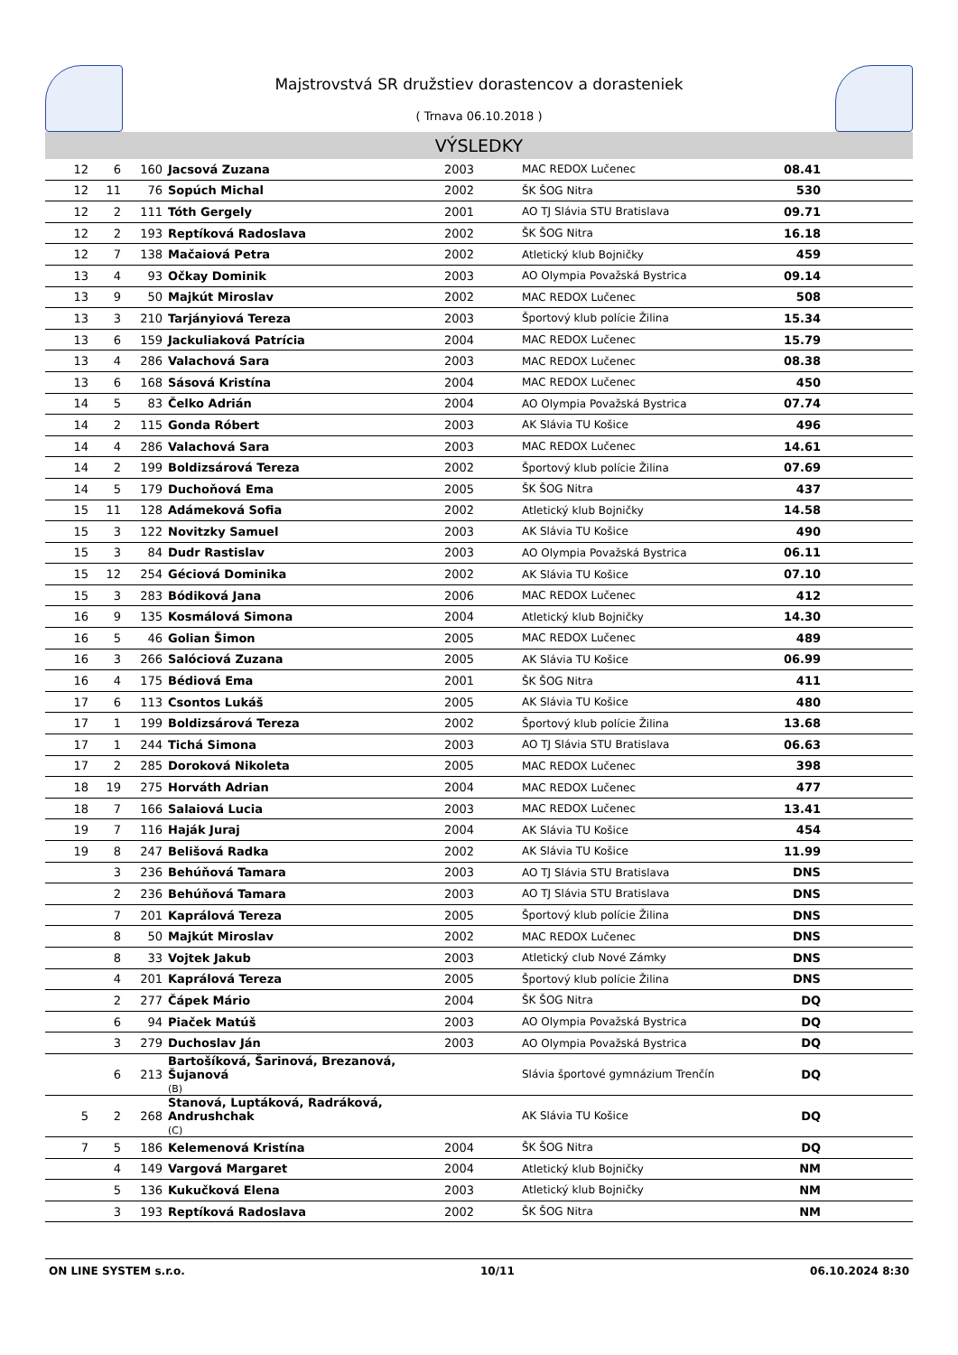Majstrovstvá SR družstiev dorastencov a dorasteniek
( Trnava 06.10.2018 )
VÝSLEDKY
| 12 | 6 | 160 | Jacsová Zuzana | 2003 | MAC REDOX Lučenec | 08.41 | |
| 12 | 11 | 76 | Sopúch Michal | 2002 | ŠK ŠOG Nitra | 530 | |
| 12 | 2 | 111 | Tóth Gergely | 2001 | AO TJ Slávia STU Bratislava | 09.71 | |
| 12 | 2 | 193 | Reptíková Radoslava | 2002 | ŠK ŠOG Nitra | 16.18 | |
| 12 | 7 | 138 | Mačaiová Petra | 2002 | Atletický klub Bojničky | 459 | |
| 13 | 4 | 93 | Očkay Dominik | 2003 | AO Olympia Považská Bystrica | 09.14 | |
| 13 | 9 | 50 | Majkút Miroslav | 2002 | MAC REDOX Lučenec | 508 | |
| 13 | 3 | 210 | Tarjányiová Tereza | 2003 | Športový klub polície Žilina | 15.34 | |
| 13 | 6 | 159 | Jackuliaková Patrícia | 2004 | MAC REDOX Lučenec | 15.79 | |
| 13 | 4 | 286 | Valachová Sara | 2003 | MAC REDOX Lučenec | 08.38 | |
| 13 | 6 | 168 | Sásová Kristína | 2004 | MAC REDOX Lučenec | 450 | |
| 14 | 5 | 83 | Čelko Adrián | 2004 | AO Olympia Považská Bystrica | 07.74 | |
| 14 | 2 | 115 | Gonda Róbert | 2003 | AK Slávia TU Košice | 496 | |
| 14 | 4 | 286 | Valachová Sara | 2003 | MAC REDOX Lučenec | 14.61 | |
| 14 | 2 | 199 | Boldizsárová Tereza | 2002 | Športový klub polície Žilina | 07.69 | |
| 14 | 5 | 179 | Duchoňová Ema | 2005 | ŠK ŠOG Nitra | 437 | |
| 15 | 11 | 128 | Adámeková Sofia | 2002 | Atletický klub Bojničky | 14.58 | |
| 15 | 3 | 122 | Novitzky Samuel | 2003 | AK Slávia TU Košice | 490 | |
| 15 | 3 | 84 | Dudr Rastislav | 2003 | AO Olympia Považská Bystrica | 06.11 | |
| 15 | 12 | 254 | Géciová Dominika | 2002 | AK Slávia TU Košice | 07.10 | |
| 15 | 3 | 283 | Bódiková Jana | 2006 | MAC REDOX Lučenec | 412 | |
| 16 | 9 | 135 | Kosmálová Simona | 2004 | Atletický klub Bojničky | 14.30 | |
| 16 | 5 | 46 | Golian Šimon | 2005 | MAC REDOX Lučenec | 489 | |
| 16 | 3 | 266 | Salóciová Zuzana | 2005 | AK Slávia TU Košice | 06.99 | |
| 16 | 4 | 175 | Bédiová Ema | 2001 | ŠK ŠOG Nitra | 411 | |
| 17 | 6 | 113 | Csontos Lukáš | 2005 | AK Slávia TU Košice | 480 | |
| 17 | 1 | 199 | Boldizsárová Tereza | 2002 | Športový klub polície Žilina | 13.68 | |
| 17 | 1 | 244 | Tichá Simona | 2003 | AO TJ Slávia STU Bratislava | 06.63 | |
| 17 | 2 | 285 | Doroková Nikoleta | 2005 | MAC REDOX Lučenec | 398 | |
| 18 | 19 | 275 | Horváth Adrian | 2004 | MAC REDOX Lučenec | 477 | |
| 18 | 7 | 166 | Salaiová Lucia | 2003 | MAC REDOX Lučenec | 13.41 | |
| 19 | 7 | 116 | Haják Juraj | 2004 | AK Slávia TU Košice | 454 | |
| 19 | 8 | 247 | Belišová Radka | 2002 | AK Slávia TU Košice | 11.99 | |
| | 3 | 236 | Behúňová Tamara | 2003 | AO TJ Slávia STU Bratislava | DNS | |
| | 2 | 236 | Behúňová Tamara | 2003 | AO TJ Slávia STU Bratislava | DNS | |
| | 7 | 201 | Kaprálová Tereza | 2005 | Športový klub polície Žilina | DNS | |
| | 8 | 50 | Majkút Miroslav | 2002 | MAC REDOX Lučenec | DNS | |
| | 8 | 33 | Vojtek Jakub | 2003 | Atletický club Nové Zámky | DNS | |
| | 4 | 201 | Kaprálová Tereza | 2005 | Športový klub polície Žilina | DNS | |
| | 2 | 277 | Čápek Mário | 2004 | ŠK ŠOG Nitra | DQ | |
| | 6 | 94 | Piaček Matúš | 2003 | AO Olympia Považská Bystrica | DQ | |
| | 3 | 279 | Duchoslav Ján | 2003 | AO Olympia Považská Bystrica | DQ | |
| | 6 | 213 | Bartošíková, Šarinová, Brezanová, Šujanová (B) | | Slávia športové gymnázium Trenčín | DQ | |
| 5 | 2 | 268 | Stanová, Luptáková, Radráková, Andrushchak (C) | | AK Slávia TU Košice | DQ | |
| 7 | 5 | 186 | Kelemenová Kristína | 2004 | ŠK ŠOG Nitra | DQ | |
| | 4 | 149 | Vargová Margaret | 2004 | Atletický klub Bojničky | NM | |
| | 5 | 136 | Kukučková Elena | 2003 | Atletický klub Bojničky | NM | |
| | 3 | 193 | Reptíková Radoslava | 2002 | ŠK ŠOG Nitra | NM | |
ON LINE SYSTEM s.r.o. 10/11 06.10.2024 8:30